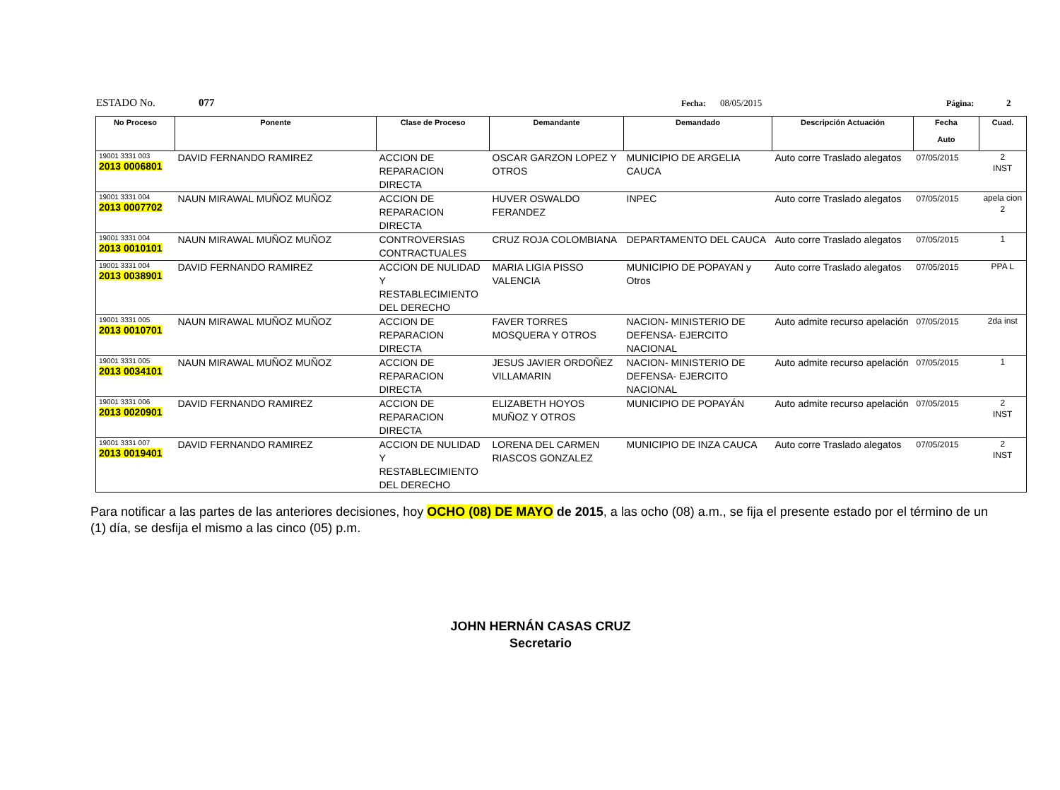ESTADO No. 077 Fecha: 08/05/2015 Página: 2
| No Proceso | Ponente | Clase de Proceso | Demandante | Demandado | Descripción Actuación | Fecha Auto | Cuad. |
| --- | --- | --- | --- | --- | --- | --- | --- |
| 19001 3331 003 2013 0006801 | DAVID FERNANDO RAMIREZ | ACCION DE REPARACION DIRECTA | OSCAR GARZON LOPEZ Y OTROS | MUNICIPIO DE ARGELIA CAUCA | Auto corre Traslado alegatos | 07/05/2015 | 2 INST |
| 19001 3331 004 2013 0007702 | NAUN MIRAWAL MUÑOZ MUÑOZ | ACCION DE REPARACION DIRECTA | HUVER OSWALDO FERANDEZ | INPEC | Auto corre Traslado alegatos | 07/05/2015 | apela cion 2 |
| 19001 3331 004 2013 0010101 | NAUN MIRAWAL MUÑOZ MUÑOZ | CONTROVERSIAS CONTRACTUALES | CRUZ ROJA COLOMBIANA | DEPARTAMENTO DEL CAUCA | Auto corre Traslado alegatos | 07/05/2015 | 1 |
| 19001 3331 004 2013 0038901 | DAVID FERNANDO RAMIREZ | ACCION DE NULIDAD Y RESTABLECIMIENTO DEL DERECHO | MARIA LIGIA PISSO VALENCIA | MUNICIPIO DE POPAYAN y Otros | Auto corre Traslado alegatos | 07/05/2015 | PPA L |
| 19001 3331 005 2013 0010701 | NAUN MIRAWAL MUÑOZ MUÑOZ | ACCION DE REPARACION DIRECTA | FAVER TORRES MOSQUERA Y OTROS | NACION- MINISTERIO DE DEFENSA- EJERCITO NACIONAL | Auto admite recurso apelación | 07/05/2015 | 2da inst |
| 19001 3331 005 2013 0034101 | NAUN MIRAWAL MUÑOZ MUÑOZ | ACCION DE REPARACION DIRECTA | JESUS JAVIER ORDOÑEZ VILLAMARIN | NACION- MINISTERIO DE DEFENSA- EJERCITO NACIONAL | Auto admite recurso apelación | 07/05/2015 | 1 |
| 19001 3331 006 2013 0020901 | DAVID FERNANDO RAMIREZ | ACCION DE REPARACION DIRECTA | ELIZABETH HOYOS MUÑOZ Y OTROS | MUNICIPIO DE POPAYÁN | Auto admite recurso apelación | 07/05/2015 | 2 INST |
| 19001 3331 007 2013 0019401 | DAVID FERNANDO RAMIREZ | ACCION DE NULIDAD Y RESTABLECIMIENTO DEL DERECHO | LORENA DEL CARMEN RIASCOS GONZALEZ | MUNICIPIO DE INZA CAUCA | Auto corre Traslado alegatos | 07/05/2015 | 2 INST |
Para notificar a las partes de las anteriores decisiones, hoy OCHO (08) DE MAYO de 2015, a las ocho (08) a.m., se fija el presente estado por el término de un (1) día, se desfija el mismo a las cinco (05) p.m.
JOHN HERNÁN CASAS CRUZ
Secretario